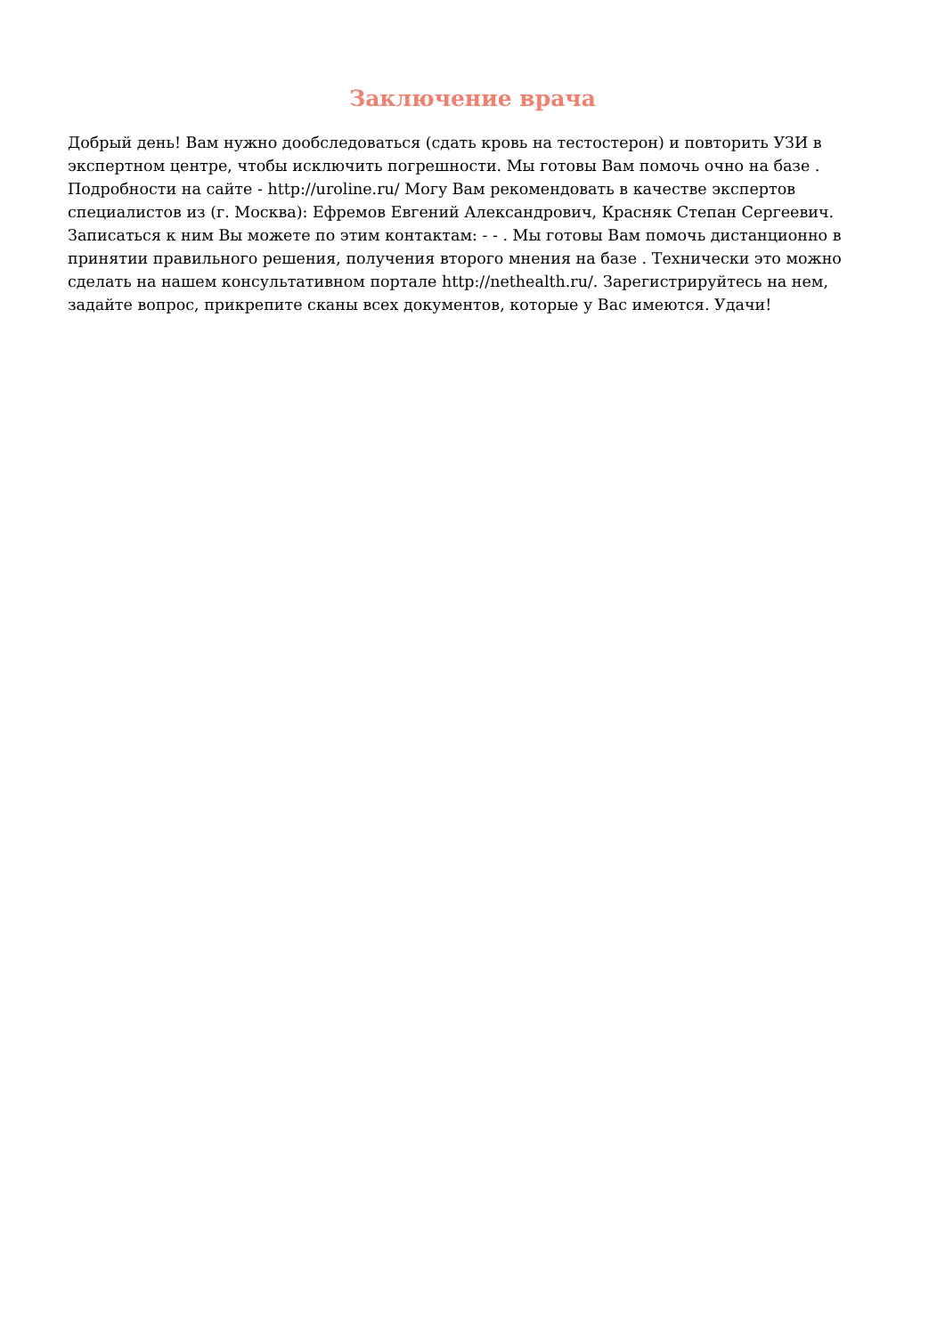Заключение врача
Добрый день! Вам нужно дообследоваться (сдать кровь на тестостерон) и повторить УЗИ в экспертном центре, чтобы исключить погрешности. Мы готовы Вам помочь очно на базе . Подробности на сайте - http://uroline.ru/ Могу Вам рекомендовать в качестве экспертов специалистов из (г. Москва): Ефремов Евгений Александрович, Красняк Степан Сергеевич. Записаться к ним Вы можете по этим контактам: - - . Мы готовы Вам помочь дистанционно в принятии правильного решения, получения второго мнения на базе . Технически это можно сделать на нашем консультативном портале http://nethealth.ru/. Зарегистрируйтесь на нем, задайте вопрос, прикрепите сканы всех документов, которые у Вас имеются. Удачи!